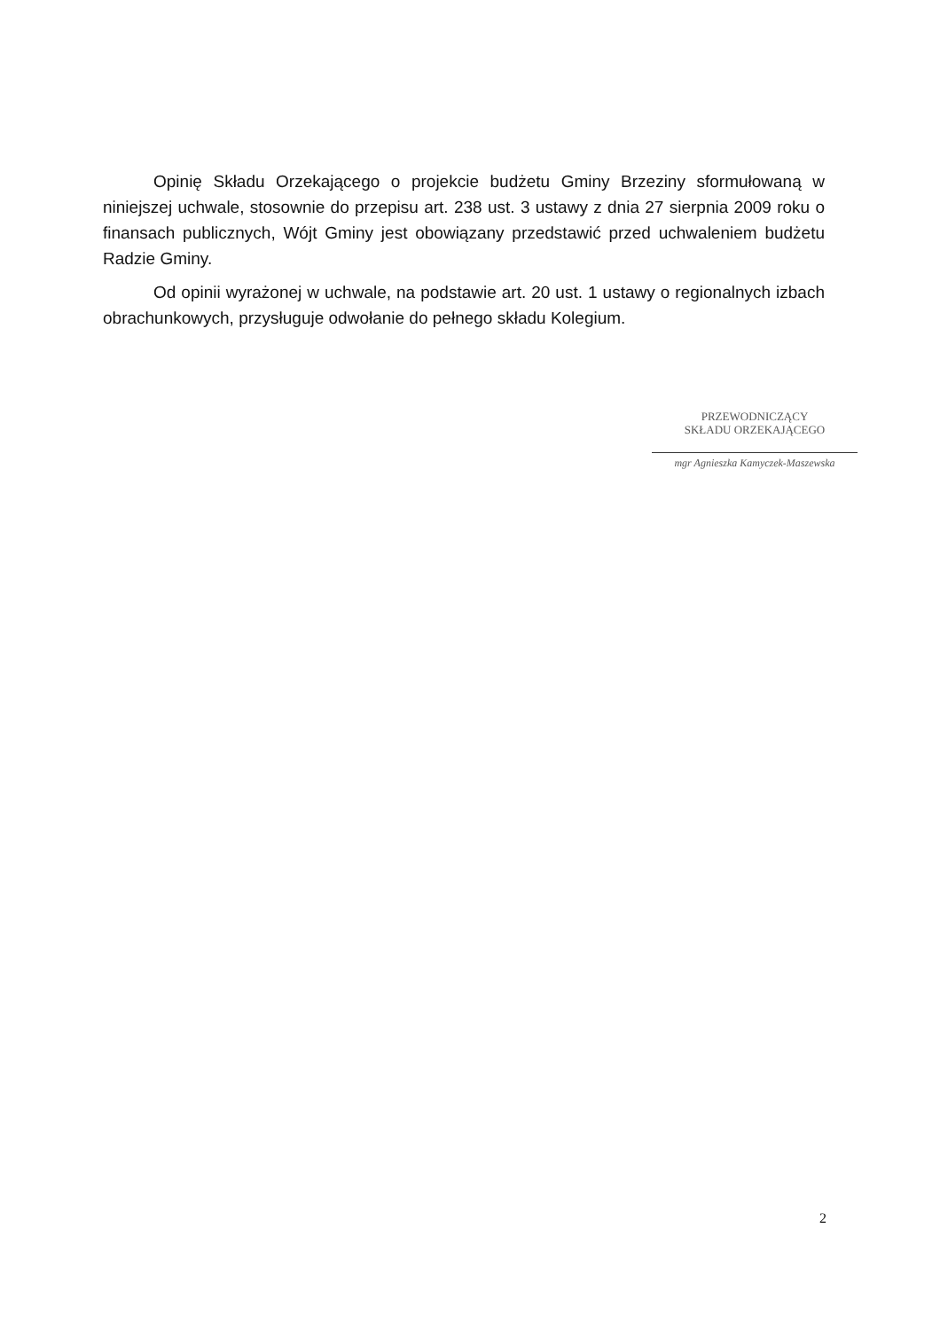Opinię Składu Orzekającego o projekcie budżetu Gminy Brzeziny sformułowaną w niniejszej uchwale, stosownie do przepisu art. 238 ust. 3 ustawy z dnia 27 sierpnia 2009 roku o finansach publicznych, Wójt Gminy jest obowiązany przedstawić przed uchwaleniem budżetu Radzie Gminy.
Od opinii wyrażonej w uchwale, na podstawie art. 20 ust. 1 ustawy o regionalnych izbach obrachunkowych, przysługuje odwołanie do pełnego składu Kolegium.
PRZEWODNICZĄCY
SKŁADU ORZEKAJĄCEGO
mgr Agnieszka Kamyczek-Maszewska
2